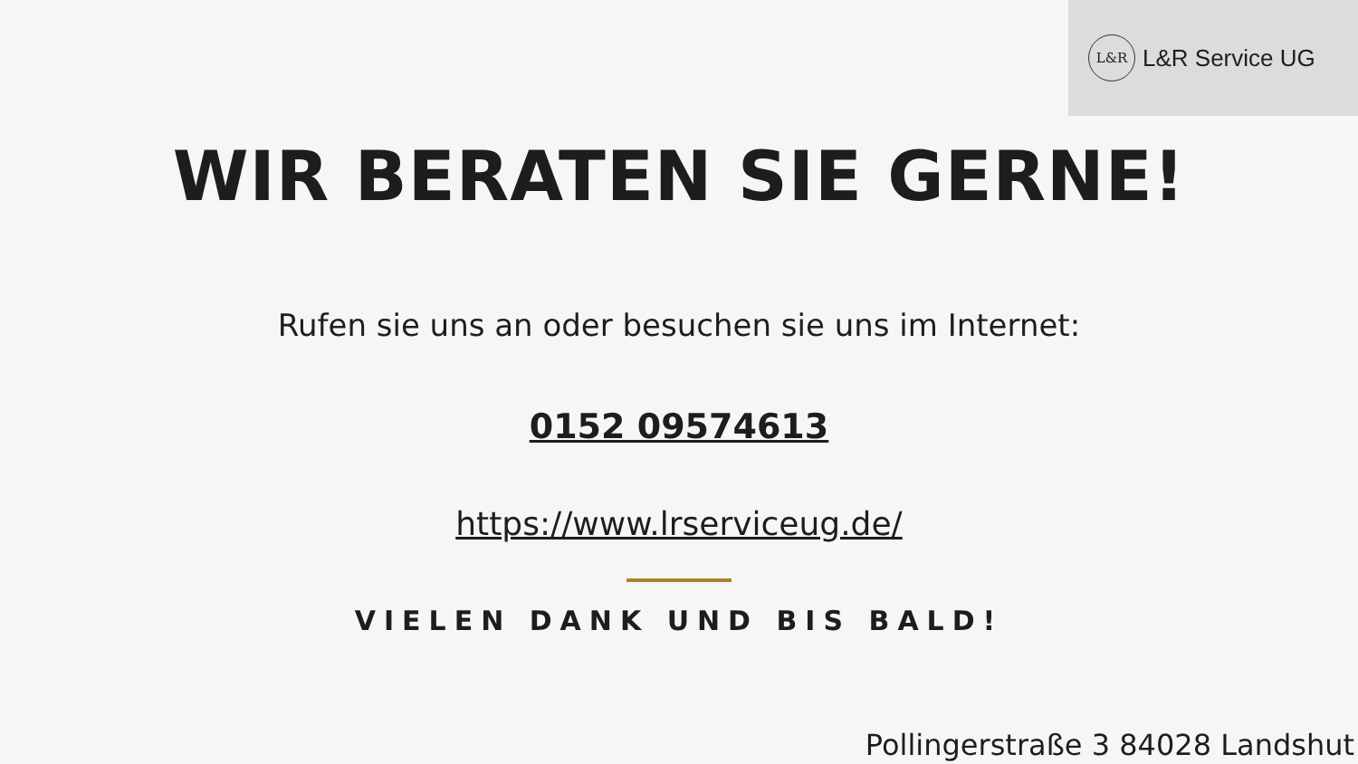L&R
L&R Service UG
WIR BERATEN SIE GERNE!
Rufen sie uns an oder besuchen sie uns im Internet:
0152 09574613
https://www.lrserviceug.de/
VIELEN DANK UND BIS BALD!
Pollingerstraße 3 84028 Landshut